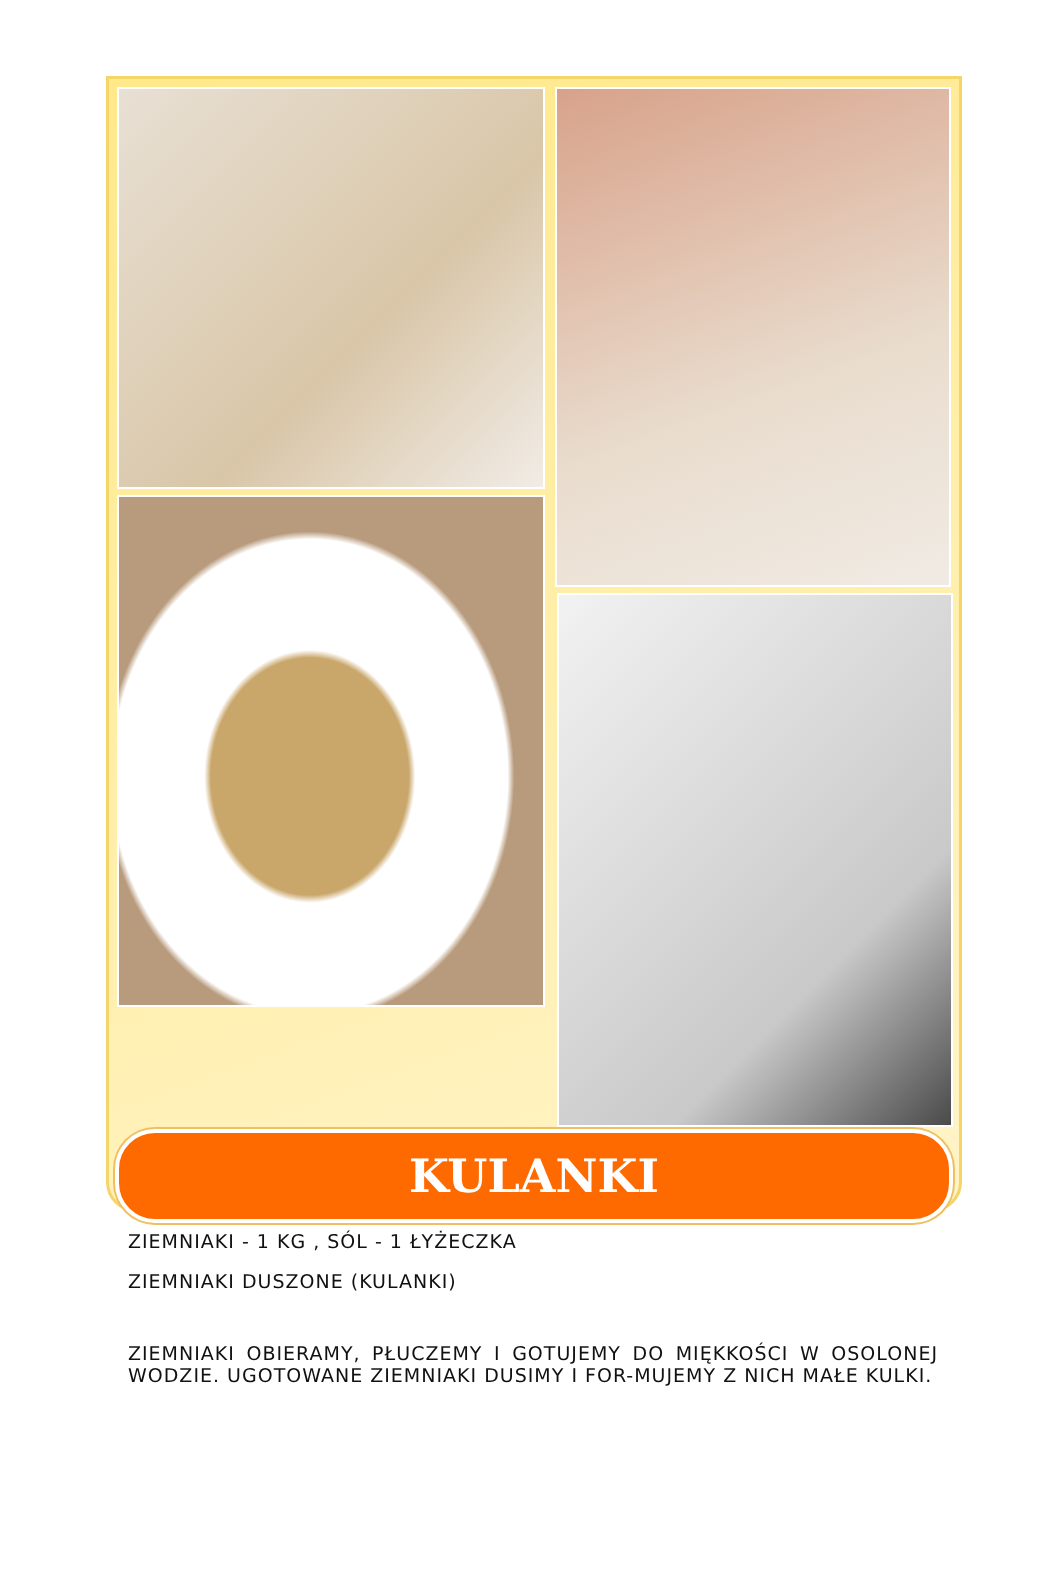KULANKI
ZIEMNIAKI - 1 KG , SÓL - 1 ŁYŻECZKA
ZIEMNIAKI DUSZONE (KULANKI)
ZIEMNIAKI OBIERAMY, PŁUCZEMY I GOTUJEMY DO MIĘKKOŚCI W OSOLONEJ WODZIE. UGOTOWANE ZIEMNIAKI DUSIMY I FOR-MUJEMY Z NICH MAŁE KULKI.